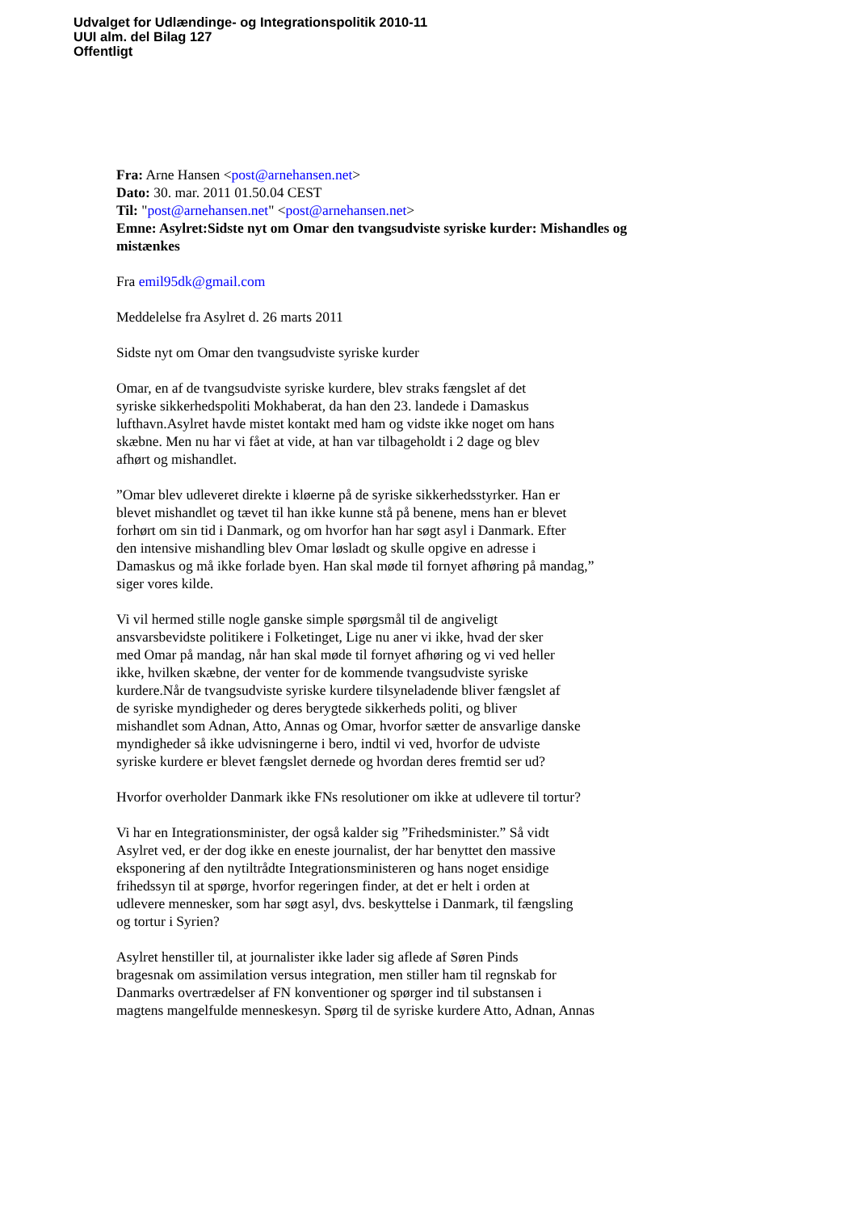Udvalget for Udlændinge- og Integrationspolitik 2010-11
UUI alm. del Bilag 127
Offentligt
Fra: Arne Hansen <post@arnehansen.net>
Dato: 30. mar. 2011 01.50.04 CEST
Til: "post@arnehansen.net" <post@arnehansen.net>
Emne: Asylret:Sidste nyt om Omar den tvangsudviste syriske kurder: Mishandles og mistænkes
Fra emil95dk@gmail.com
Meddelelse fra Asylret d. 26 marts 2011
Sidste nyt om Omar den tvangsudviste syriske kurder
Omar, en af de tvangsudviste syriske kurdere, blev straks fængslet af det
syriske sikkerhedspoliti Mokhaberat, da han den 23. landede i Damaskus
lufthavn.Asylret havde mistet kontakt med ham og vidste ikke noget om hans
skæbne. Men nu har vi fået at vide, at han var tilbageholdt i 2 dage og blev
afhørt og mishandlet.
”Omar blev udleveret direkte i kløerne på de syriske sikkerhedsstyrker. Han er
blevet mishandlet og tævet til han ikke kunne stå på benene, mens han er blevet
forhørt om sin tid i Danmark, og om hvorfor han har søgt asyl i Danmark. Efter
den intensive mishandling blev Omar løsladt og skulle opgive en adresse i
Damaskus og må ikke forlade byen. Han skal møde til fornyet afhøring på mandag,”
siger vores kilde.
Vi vil hermed stille nogle ganske simple spørgsmål til de angiveligt
ansvarsbevidste politikere i Folketinget, Lige nu aner vi ikke, hvad der sker
med Omar på mandag, når han skal møde til fornyet afhøring og vi ved heller
ikke, hvilken skæbne, der venter for de kommende tvangsudviste syriske
kurdere.Når de tvangsudviste syriske kurdere tilsyneladende bliver fængslet af
de syriske myndigheder og deres berygtede sikkerheds politi, og bliver
mishandlet som Adnan, Atto, Annas og Omar, hvorfor sætter de ansvarlige danske
myndigheder så ikke udvisningerne i bero, indtil vi ved, hvorfor de udviste
syriske kurdere er blevet fængslet dernede og hvordan deres fremtid ser ud?
Hvorfor overholder Danmark ikke FNs resolutioner om ikke at udlevere til tortur?
Vi har en Integrationsminister, der også kalder sig ”Frihedsminister.” Så vidt
Asylret ved, er der dog ikke en eneste journalist, der har benyttet den massive
eksponering af den nytiltrådte Integrationsministeren og hans noget ensidige
frihedssyn til at spørge, hvorfor regeringen finder, at det er helt i orden at
udlevere mennesker, som har søgt asyl, dvs. beskyttelse i Danmark, til fængsling
og tortur i Syrien?
Asylret henstiller til, at journalister ikke lader sig aflede af Søren Pinds
bragesnak om assimilation versus integration, men stiller ham til regnskab for
Danmarks overtrædelser af FN konventioner og spørger ind til substansen i
magtens mangelfulde menneskesyn. Spørg til de syriske kurdere Atto, Adnan, Annas